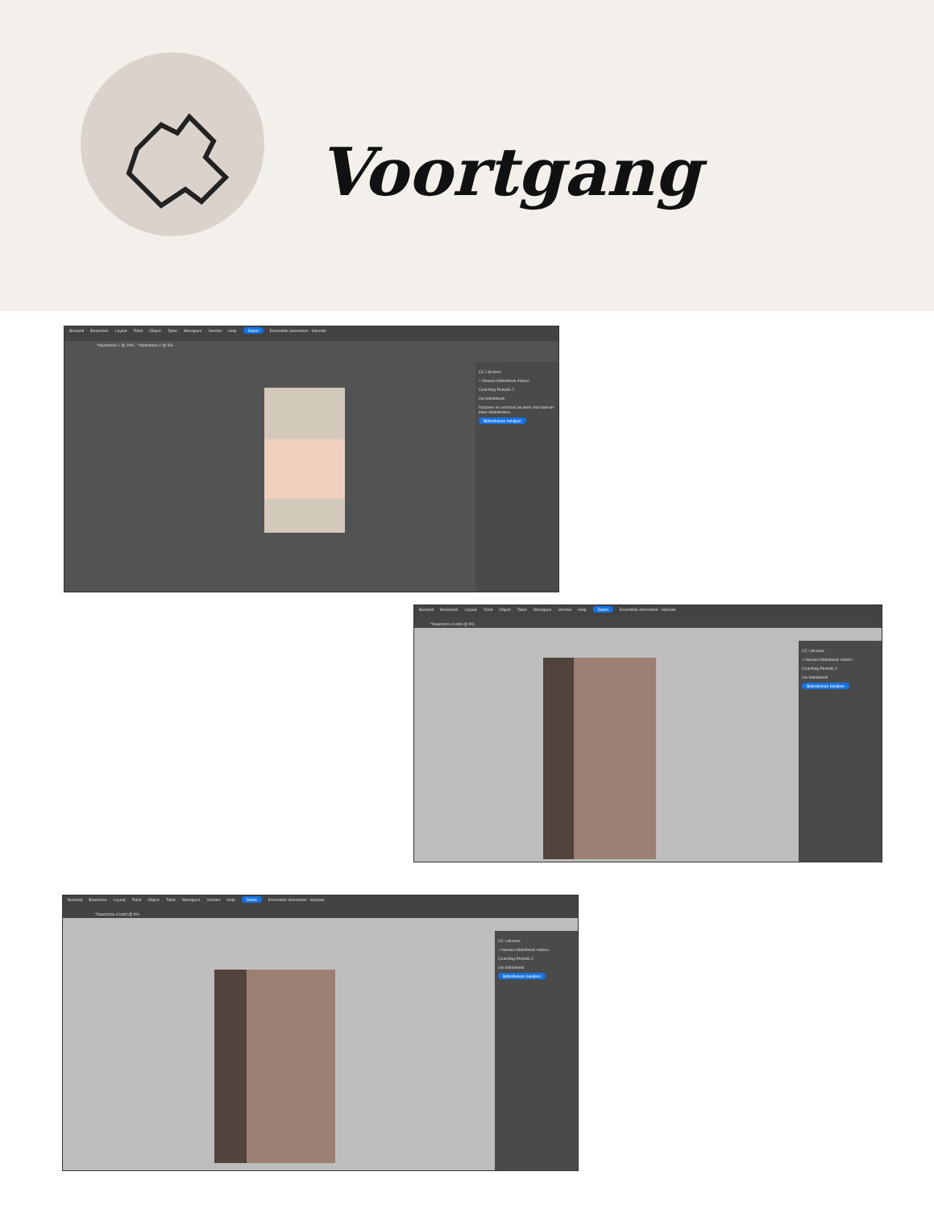Voortgang
Bestand Bewerken Layout Tekst Object Tabel Weergave Venster Help Delen Essentiële elementen - klassiek
*Naamloos-1 @ 20% *Naamloos-2 @ 6%
CC Libraries
+ Nieuwe bibliotheek maken
Coaching Periode 2
Uw bibliotheek
Inspireer en verzend uw werk met kant-en-klare bibliotheken.
Bibliotheken bekijken
Bestand Bewerken Layout Tekst Object Tabel Weergave Venster Help Delen Essentiële elementen - klassiek
*Naamloos-4.indd @ 9%
CC Libraries
+ Nieuwe bibliotheek maken
Coaching Periode 2
Uw bibliotheek
Bibliotheken bekijken
Bestand Bewerken Layout Tekst Object Tabel Weergave Venster Help Delen Essentiële elementen - klassiek
*Naamloos-4.indd @ 9%
CC Libraries
+ Nieuwe bibliotheek maken
Coaching Periode 2
Uw bibliotheek
Bibliotheken bekijken